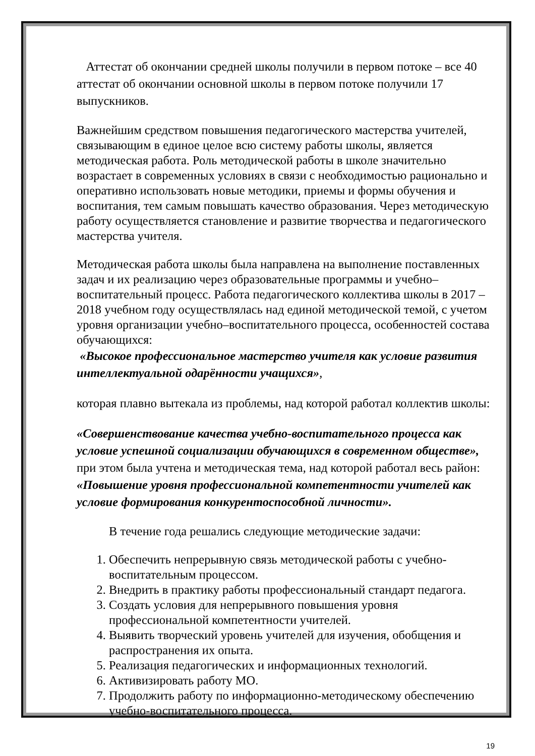Аттестат об окончании средней школы получили в первом потоке – все 40 аттестат об окончании основной школы в первом потоке получили 17 выпускников.
Важнейшим средством повышения педагогического мастерства учителей, связывающим в единое целое всю систему работы школы, является методическая работа. Роль методической работы в школе значительно возрастает в современных условиях в связи с необходимостью рационально и оперативно использовать новые методики, приемы и формы обучения и воспитания, тем самым повышать качество образования. Через методическую работу осуществляется становление и развитие творчества и педагогического мастерства учителя.
Методическая работа школы была направлена на выполнение поставленных задач и их реализацию через образовательные программы и учебно–воспитательный процесс. Работа педагогического коллектива школы в 2017 – 2018 учебном году осуществлялась над единой методической темой, с учетом уровня организации учебно–воспитательного процесса, особенностей состава обучающихся:
«Высокое профессиональное мастерство учителя как условие развития интеллектуальной одарённости учащихся»,
которая плавно вытекала из проблемы, над которой работал коллектив школы:
«Совершенствование качества учебно-воспитательного процесса как условие успешной социализации обучающихся в современном обществе», при этом была учтена и методическая тема, над которой работал весь район: «Повышение уровня профессиональной компетентности учителей как условие формирования конкурентоспособной личности».
В течение года решались следующие методические задачи:
1. Обеспечить непрерывную связь методической работы с учебно-воспитательным процессом.
2. Внедрить в практику работы профессиональный стандарт педагога.
3. Создать условия для непрерывного повышения уровня профессиональной компетентности учителей.
4. Выявить творческий уровень учителей для изучения, обобщения и распространения их опыта.
5. Реализация педагогических и информационных технологий.
6. Активизировать работу МО.
7. Продолжить работу по информационно-методическому обеспечению учебно-воспитательного процесса.
19